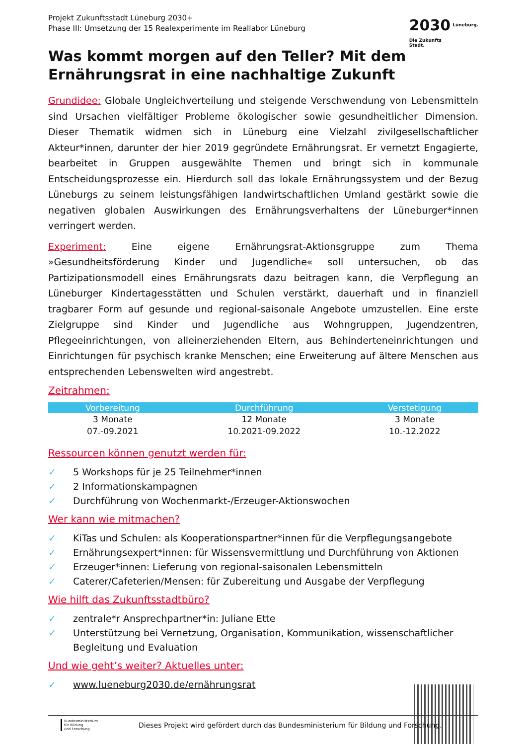Projekt Zukunftsstadt Lüneburg 2030+
Phase III: Umsetzung der 15 Realexperimente im Reallabor Lüneburg
2030 Lüneburg.
Die Zukunfts
Stadt.
Was kommt morgen auf den Teller? Mit dem Ernährungsrat in eine nachhaltige Zukunft
Grundidee: Globale Ungleichverteilung und steigende Verschwendung von Lebensmitteln sind Ursachen vielfältiger Probleme ökologischer sowie gesundheitlicher Dimension. Dieser Thematik widmen sich in Lüneburg eine Vielzahl zivilgesellschaftlicher Akteur*innen, darunter der hier 2019 gegründete Ernährungsrat. Er vernetzt Engagierte, bearbeitet in Gruppen ausgewählte Themen und bringt sich in kommunale Entscheidungsprozesse ein. Hierdurch soll das lokale Ernährungssystem und der Bezug Lüneburgs zu seinem leistungsfähigen landwirtschaftlichen Umland gestärkt sowie die negativen globalen Auswirkungen des Ernährungsverhaltens der Lüneburger*innen verringert werden.
Experiment: Eine eigene Ernährungsrat-Aktionsgruppe zum Thema »Gesundheitsförderung Kinder und Jugendliche« soll untersuchen, ob das Partizipationsmodell eines Ernährungsrats dazu beitragen kann, die Verpflegung an Lüneburger Kindertagesstätten und Schulen verstärkt, dauerhaft und in finanziell tragbarer Form auf gesunde und regional-saisonale Angebote umzustellen. Eine erste Zielgruppe sind Kinder und Jugendliche aus Wohngruppen, Jugendzentren, Pflegeeinrichtungen, von alleinerziehenden Eltern, aus Behinderteneinrichtungen und Einrichtungen für psychisch kranke Menschen; eine Erweiterung auf ältere Menschen aus entsprechenden Lebenswelten wird angestrebt.
Zeitrahmen:
| Vorbereitung | Durchführung | Verstetigung |
| --- | --- | --- |
| 3 Monate | 12 Monate | 3 Monate |
| 07.-09.2021 | 10.2021-09.2022 | 10.-12.2022 |
Ressourcen können genutzt werden für:
✓ 5 Workshops für je 25 Teilnehmer*innen
✓ 2 Informationskampagnen
✓ Durchführung von Wochenmarkt-/Erzeuger-Aktionswochen
Wer kann wie mitmachen?
✓ KiTas und Schulen: als Kooperationspartner*innen für die Verpflegungsangebote
✓ Ernährungsexpert*innen: für Wissensvermittlung und Durchführung von Aktionen
✓ Erzeuger*innen: Lieferung von regional-saisonalen Lebensmitteln
✓ Caterer/Cafeterien/Mensen: für Zubereitung und Ausgabe der Verpflegung
Wie hilft das Zukunftsstadtbüro?
✓ zentrale*r Ansprechpartner*in: Juliane Ette
✓ Unterstützung bei Vernetzung, Organisation, Kommunikation, wissenschaftlicher Begleitung und Evaluation
Und wie geht’s weiter? Aktuelles unter:
✓ www.lueneburg2030.de/ernährungsrat
Bundesministerium
für Bildung
und Forschung
Dieses Projekt wird gefördert durch das Bundesministerium für Bildung und Forschung.